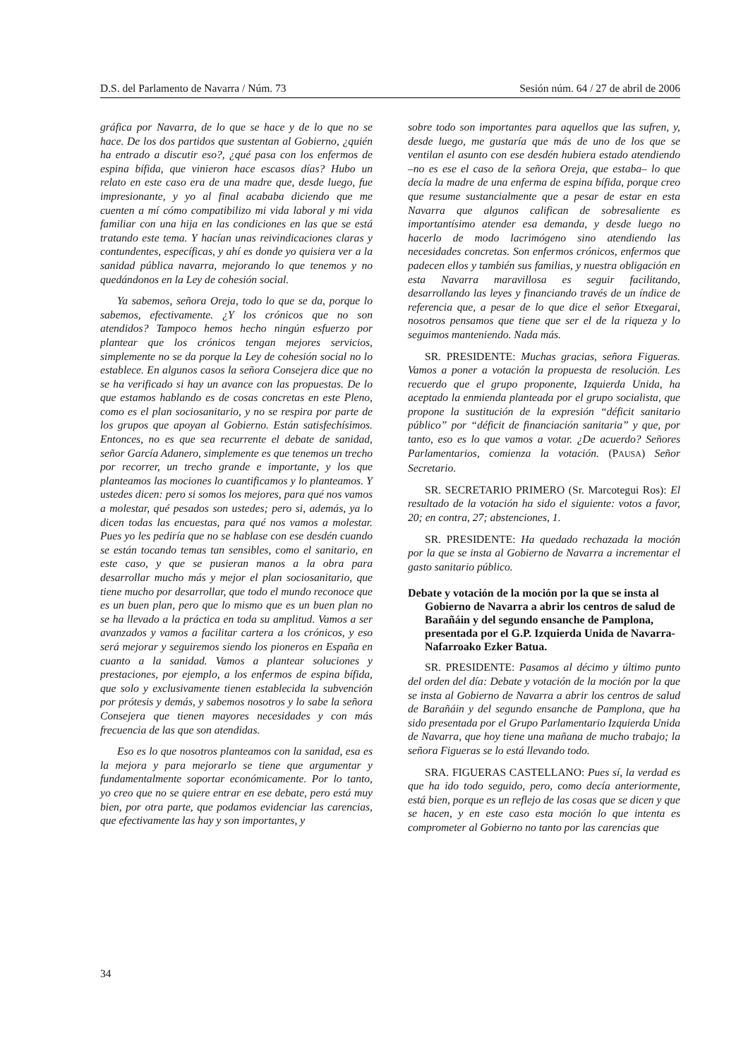D.S. del Parlamento de Navarra / Núm. 73 Sesión núm. 64 / 27 de abril de 2006
gráfica por Navarra, de lo que se hace y de lo que no se hace. De los dos partidos que sustentan al Gobierno, ¿quién ha entrado a discutir eso?, ¿qué pasa con los enfermos de espina bífida, que vinieron hace escasos días? Hubo un relato en este caso era de una madre que, desde luego, fue impresionante, y yo al final acababa diciendo que me cuenten a mí cómo compatibilizo mi vida laboral y mi vida familiar con una hija en las condiciones en las que se está tratando este tema. Y hacían unas reivindicaciones claras y contundentes, específicas, y ahí es donde yo quisiera ver a la sanidad pública navarra, mejorando lo que tenemos y no quedándonos en la Ley de cohesión social.
Ya sabemos, señora Oreja, todo lo que se da, porque lo sabemos, efectivamente. ¿Y los crónicos que no son atendidos? Tampoco hemos hecho ningún esfuerzo por plantear que los crónicos tengan mejores servicios, simplemente no se da porque la Ley de cohesión social no lo establece. En algunos casos la señora Consejera dice que no se ha verificado si hay un avance con las propuestas. De lo que estamos hablando es de cosas concretas en este Pleno, como es el plan sociosanitario, y no se respira por parte de los grupos que apoyan al Gobierno. Están satisfechísimos. Entonces, no es que sea recurrente el debate de sanidad, señor García Adanero, simplemente es que tenemos un trecho por recorrer, un trecho grande e importante, y los que planteamos las mociones lo cuantificamos y lo planteamos. Y ustedes dicen: pero si somos los mejores, para qué nos vamos a molestar, qué pesados son ustedes; pero si, además, ya lo dicen todas las encuestas, para qué nos vamos a molestar. Pues yo les pediría que no se hablase con ese desdén cuando se están tocando temas tan sensibles, como el sanitario, en este caso, y que se pusieran manos a la obra para desarrollar mucho más y mejor el plan sociosanitario, que tiene mucho por desarrollar, que todo el mundo reconoce que es un buen plan, pero que lo mismo que es un buen plan no se ha llevado a la práctica en toda su amplitud. Vamos a ser avanzados y vamos a facilitar cartera a los crónicos, y eso será mejorar y seguiremos siendo los pioneros en España en cuanto a la sanidad. Vamos a plantear soluciones y prestaciones, por ejemplo, a los enfermos de espina bífida, que solo y exclusivamente tienen establecida la subvención por prótesis y demás, y sabemos nosotros y lo sabe la señora Consejera que tienen mayores necesidades y con más frecuencia de las que son atendidas.
Eso es lo que nosotros planteamos con la sanidad, esa es la mejora y para mejorarlo se tiene que argumentar y fundamentalmente soportar económicamente. Por lo tanto, yo creo que no se quiere entrar en ese debate, pero está muy bien, por otra parte, que podamos evidenciar las carencias, que efectivamente las hay y son importantes, y
sobre todo son importantes para aquellos que las sufren, y, desde luego, me gustaría que más de uno de los que se ventilan el asunto con ese desdén hubiera estado atendiendo –no es ese el caso de la señora Oreja, que estaba– lo que decía la madre de una enferma de espina bífida, porque creo que resume sustancialmente que a pesar de estar en esta Navarra que algunos califican de sobresaliente es importantísimo atender esa demanda, y desde luego no hacerlo de modo lacrimógeno sino atendiendo las necesidades concretas. Son enfermos crónicos, enfermos que padecen ellos y también sus familias, y nuestra obligación en esta Navarra maravillosa es seguir facilitando, desarrollando las leyes y financiando través de un índice de referencia que, a pesar de lo que dice el señor Etxegarai, nosotros pensamos que tiene que ser el de la riqueza y lo seguimos manteniendo. Nada más.
SR. PRESIDENTE: Muchas gracias, señora Figueras. Vamos a poner a votación la propuesta de resolución. Les recuerdo que el grupo proponente, Izquierda Unida, ha aceptado la enmienda planteada por el grupo socialista, que propone la sustitución de la expresión “déficit sanitario público” por “déficit de financiación sanitaria” y que, por tanto, eso es lo que vamos a votar. ¿De acuerdo? Señores Parlamentarios, comienza la votación. (PAUSA) Señor Secretario.
SR. SECRETARIO PRIMERO (Sr. Marcotegui Ros): El resultado de la votación ha sido el siguiente: votos a favor, 20; en contra, 27; abstenciones, 1.
SR. PRESIDENTE: Ha quedado rechazada la moción por la que se insta al Gobierno de Navarra a incrementar el gasto sanitario público.
Debate y votación de la moción por la que se insta al Gobierno de Navarra a abrir los centros de salud de Barañáin y del segundo ensanche de Pamplona, presentada por el G.P. Izquierda Unida de Navarra-Nafarroako Ezker Batua.
SR. PRESIDENTE: Pasamos al décimo y último punto del orden del día: Debate y votación de la moción por la que se insta al Gobierno de Navarra a abrir los centros de salud de Barañáin y del segundo ensanche de Pamplona, que ha sido presentada por el Grupo Parlamentario Izquierda Unida de Navarra, que hoy tiene una mañana de mucho trabajo; la señora Figueras se lo está llevando todo.
SRA. FIGUERAS CASTELLANO: Pues sí, la verdad es que ha ido todo seguido, pero, como decía anteriormente, está bien, porque es un reflejo de las cosas que se dicen y que se hacen, y en este caso esta moción lo que intenta es comprometer al Gobierno no tanto por las carencias que
34